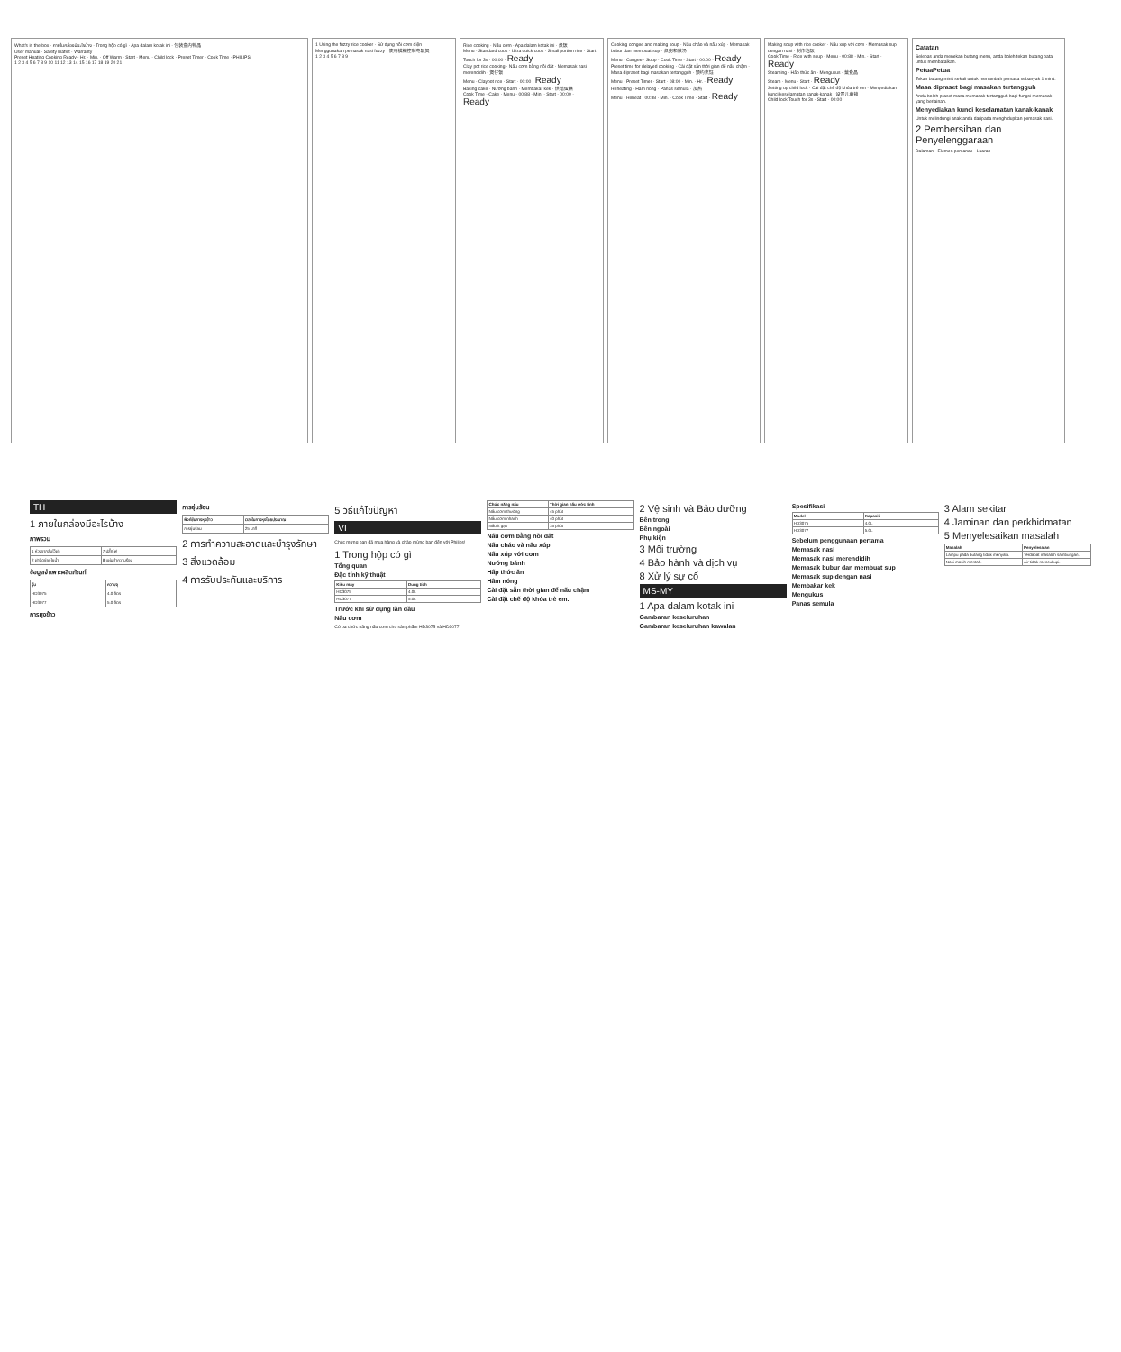What's in the box · ภายในกล่องมีอะไรบ้าง · Trong hộp có gì · Apa dalam kotak ini · 包装盒内物品
User manual · Safety leaflet · Warranty
Preset Heating Cooking Ready · Hr. · Min. · Off Warm · Start · Menu · Child lock · Preset Timer · Cook Time · PHILIPS
1 2 3 4 5 6 7 8 9 10 11 12 13 14 15 16 17 18 19 20 21
1 Using the fuzzy rice cooker · Sử dụng nồi cơm điện · Menggunakan pemasak nasi fuzzy · 使用模糊控制电饭煲
1 2 3 4 5 6 7 8 9
Rice cooking · Nấu cơm · Apa dalam kotak ini · 煮饭
Menu · Standard cook · Ultra quick cook · Small portion rice · Start Touch for 3s · 00:00 · Ready
Clay pot rice cooking · Nấu cơm bằng nồi đất · Memasak nasi merendidih · 煲仔饭
Menu · Claypot rice · Start · 00:00 · Ready
Baking cake · Nướng bánh · Membakar kek · 烘焙蛋糕
Cook Time · Cake · Menu · 00:88 · Min. · Start · 00:00 · Ready
Cooking congee and making soup · Nấu cháo và nấu xúp · Memasak bubur dan membuat sup · 煮粥和做汤
Menu · Congee · Soup · Cook Time · Start · 00:00 · Ready
Preset time for delayed cooking · Cài đặt sẵn thời gian để nấu chậm · Masa dipraset bagi masakan tertangguh · 预约烹饪
Menu · Preset Timer · Start · 08:00 · Min. · Hr. · Ready
Reheating · Hâm nóng · Panas semula · 加热
Menu · Reheat · 00:88 · Min. · Cook Time · Start · Ready
Making soup with rice cooker · Nấu xúp với cơm · Memasak sup dengan nasi · 制作泡饭
Cook Time · Rice with soup · Menu · 00:88 · Min. · Start · Ready
Steaming · Hấp thức ăn · Mengukus · 蒸食品
Steam · Menu · Start · Ready
Setting up child lock · Cài đặt chế độ khóa trẻ em · Menyediakan kunci keselamatan kanak-kanak · 设置儿童锁
Child lock Touch for 3s · Start · 00:00
Catatan
Selepas anda menekan butang menu, anda boleh tekan butang batal untuk membatalkan.
PetuaPetua
Tekan butang minit sekali untuk menambah pemasa sebanyak 1 minit.
Masa dipraset bagi masakan tertangguh
Anda boleh praset masa memasak tertangguh bagi fungsi memasak yang berlainan.
Menyediakan kunci keselamatan kanak-kanak
Untuk melindungi anak anda daripada menghidupkan pemasak nasi.
2 Pembersihan dan Penyelenggaraan
Dalaman · Elemen pemanas · Luaran
TH
1 ภายในกล่องมีอะไรบ้าง
ภาพรวม
| 1 ห่วงจากลับไว้ฝา | 7 ปลั๊กไฟ |
| 2 ฝาปิดช่องไอน้ำ | 8 แผ่นทำความร้อน |
ข้อมูลจำเพาะผลิตภัณฑ์
| รุ่น | ความจุ |
| --- | --- |
| HD3075 | 4.0 ลิตร |
| HD3077 | 5.0 ลิตร |
การหุงข้าว
การอุ่นร้อน
| ฟังก์ชันการหุงข้าว | เวลาในการหุงโดยประมาณ |
| --- | --- |
| การอุ่นร้อน | 25 นาที |
2 การทำความสะอาดและบำรุงรักษา
3 สิ่งแวดล้อม
4 การรับประกันและบริการ
5 วิธีแก้ไขปัญหา
VI
Chúc mừng bạn đã mua hàng và chào mừng bạn đến với Philips!
1 Trong hộp có gì
Tổng quan
Đặc tính kỹ thuật
| Kiểu máy | Dung tích |
| --- | --- |
| HD3075 | 4.0L |
| HD3077 | 5.0L |
Trước khi sử dụng lần đầu
Nấu cơm
Có ba chức năng nấu cơm cho sản phẩm HD3075 và HD3077.
| Chức năng nấu | Thời gian nấu ước tính |
| --- | --- |
| Nấu cơm thường | 45 phút |
| Nấu cơm nhanh | 40 phút |
| Nấu ít gạo | 35 phút |
Nấu cơm bằng nồi đất
Nấu cháo và nấu xúp
Nấu xúp với cơm
Nướng bánh
Hấp thức ăn
Hâm nóng
Cài đặt sẵn thời gian để nấu chậm
Cài đặt chế độ khóa trẻ em.
2 Vệ sinh và Bảo dưỡng
Bên trong
Bên ngoài
Phụ kiện
3 Môi trường
4 Bảo hành và dịch vụ
8 Xử lý sự cố
MS-MY
1 Apa dalam kotak ini
Gambaran keseluruhan
Gambaran keseluruhan kawalan
Spesifikasi
| Model | Kapasiti |
| --- | --- |
| HD3075 | 4.0L |
| HD3077 | 5.0L |
Sebelum penggunaan pertama
Memasak nasi
Memasak nasi merendidih
Memasak bubur dan membuat sup
Memasak sup dengan nasi
Membakar kek
Mengukus
Panas semula
3 Alam sekitar
4 Jaminan dan perkhidmatan
5 Menyelesaikan masalah
| Masalah | Penyelesaian |
| --- | --- |
| Lampu pada butang tidak menyala. | Terdapat masalah sambungan. |
| Nasi masih mentah. | Air tidak mencukupi. |